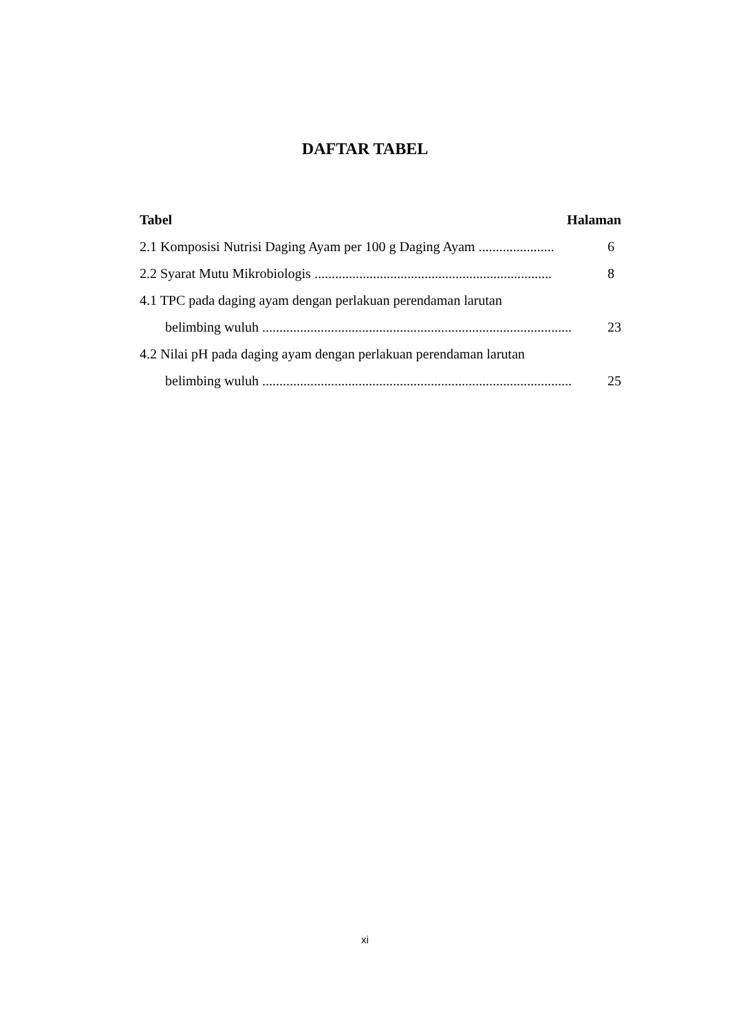DAFTAR TABEL
Tabel Halaman
2.1 Komposisi Nutrisi Daging Ayam per 100 g Daging Ayam ...................... 6
2.2 Syarat Mutu Mikrobiologis ..................................................................... 8
4.1 TPC pada daging ayam dengan perlakuan perendaman larutan
belimbing wuluh .......................................................................................... 23
4.2 Nilai pH pada daging ayam dengan perlakuan perendaman larutan
belimbing wuluh .......................................................................................... 25
xi